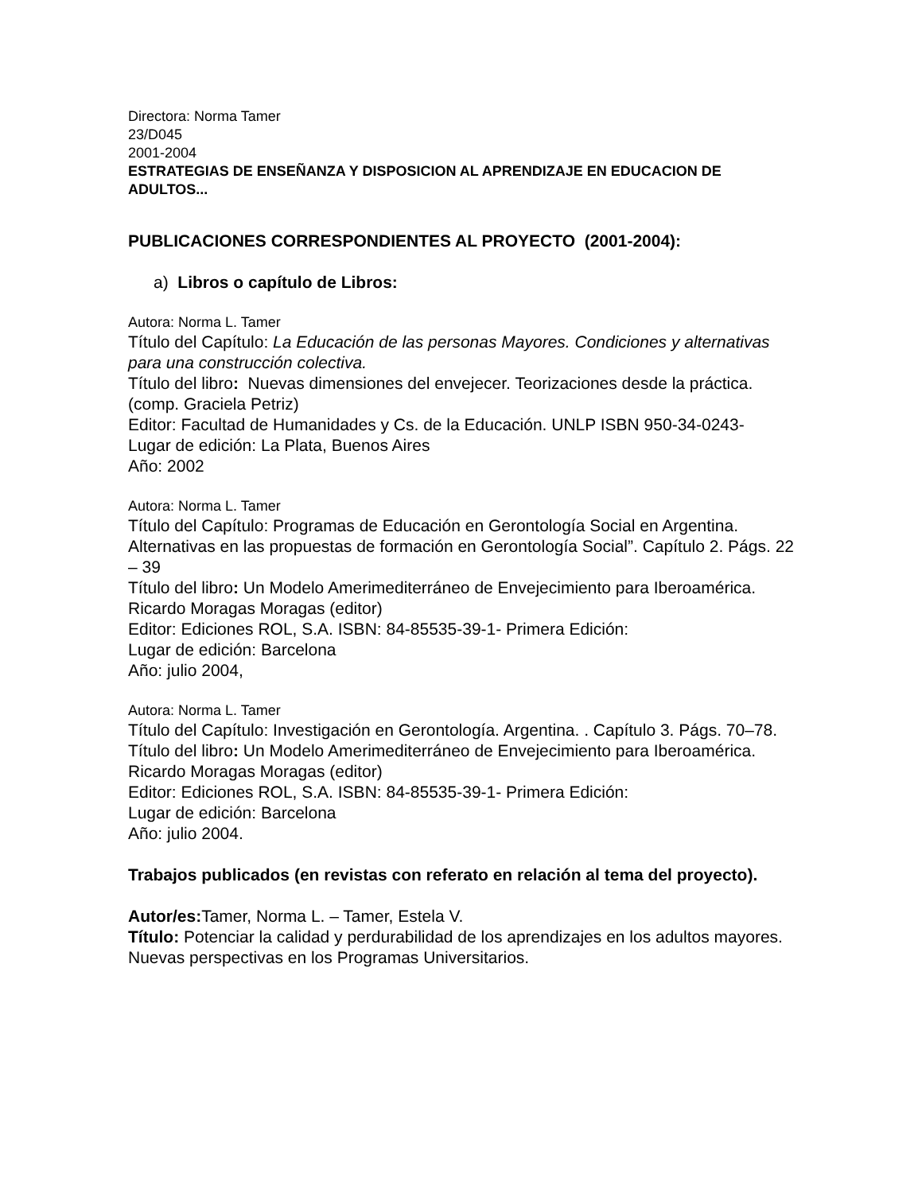Directora: Norma Tamer
23/D045
2001-2004
ESTRATEGIAS DE ENSEÑANZA Y DISPOSICION AL APRENDIZAJE EN EDUCACION DE
ADULTOS...
PUBLICACIONES CORRESPONDIENTES AL PROYECTO (2001-2004):
a) Libros o capítulo de Libros:
Autora: Norma L. Tamer
Título del Capítulo: La Educación de las personas Mayores. Condiciones y alternativas para una construcción colectiva.
Título del libro: Nuevas dimensiones del envejecer. Teorizaciones desde la práctica. (comp. Graciela Petriz)
Editor: Facultad de Humanidades y Cs. de la Educación. UNLP ISBN 950-34-0243-
Lugar de edición: La Plata, Buenos Aires
Año: 2002
Autora: Norma L. Tamer
Título del Capítulo: Programas de Educación en Gerontología Social en Argentina. Alternativas en las propuestas de formación en Gerontología Social”. Capítulo 2. Págs. 22 – 39
Título del libro: Un Modelo Amerimediterráneo de Envejecimiento para Iberoamérica. Ricardo Moragas Moragas (editor)
Editor: Ediciones ROL, S.A. ISBN: 84-85535-39-1- Primera Edición:
Lugar de edición: Barcelona
Año: julio 2004,
Autora: Norma L. Tamer
Título del Capítulo: Investigación en Gerontología. Argentina. . Capítulo 3. Págs. 70–78.
Título del libro: Un Modelo Amerimediterráneo de Envejecimiento para Iberoamérica. Ricardo Moragas Moragas (editor)
Editor: Ediciones ROL, S.A. ISBN: 84-85535-39-1- Primera Edición:
Lugar de edición: Barcelona
Año: julio 2004.
Trabajos publicados (en revistas con referato en relación al tema del proyecto).
Autor/es: Tamer, Norma L. – Tamer, Estela V.
Título: Potenciar la calidad y perdurabilidad de los aprendizajes en los adultos mayores. Nuevas perspectivas en los Programas Universitarios.